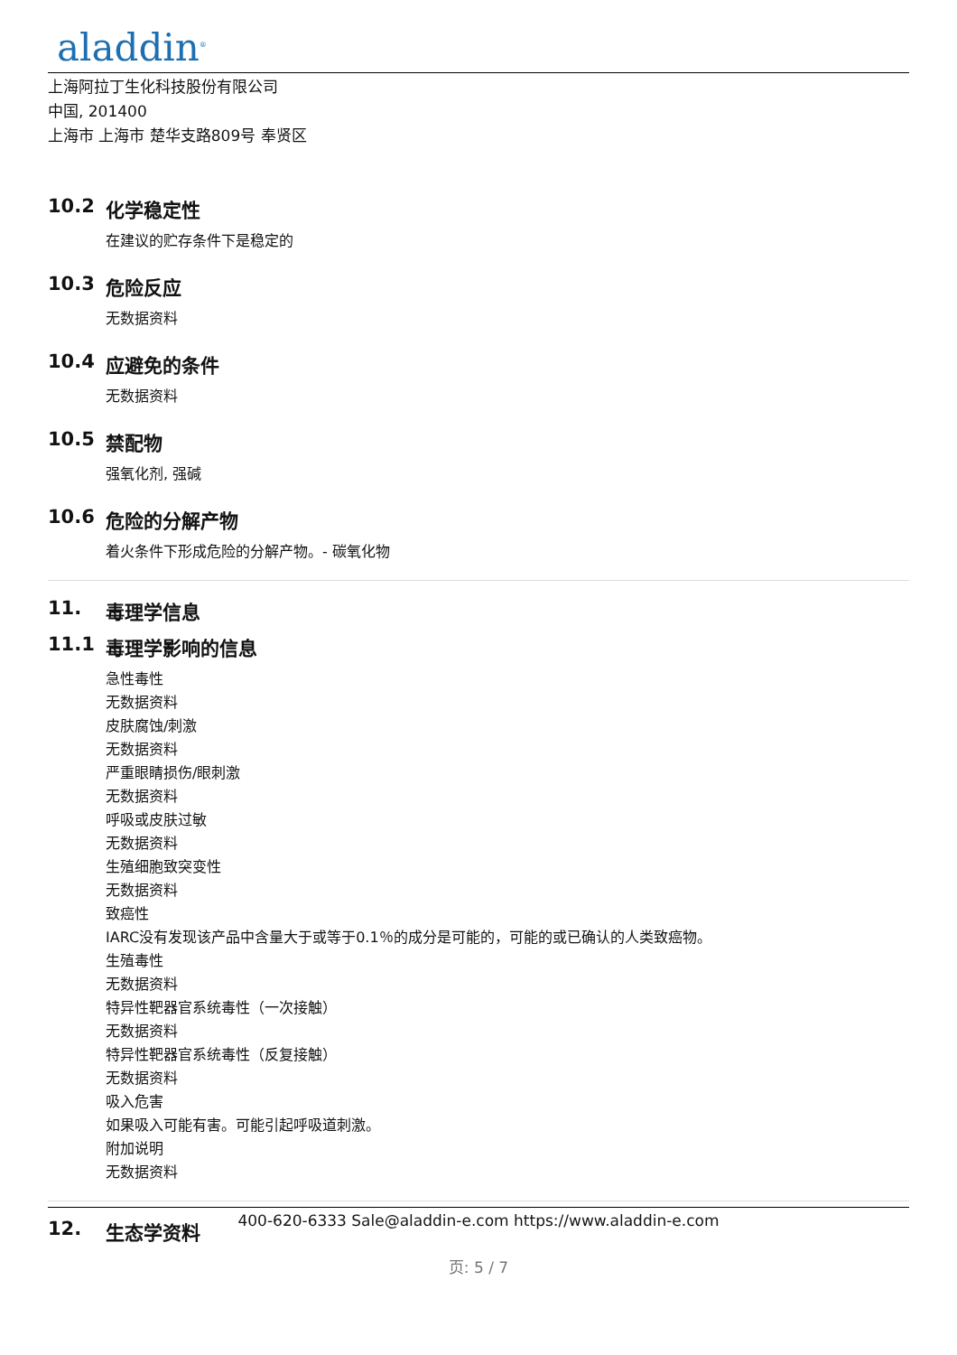aladdin<sup>®</sup>
上海阿拉丁生化科技股份有限公司
中国, 201400
上海市 上海市 楚华支路809号 奉贤区
10.2 化学稳定性
在建议的贮存条件下是稳定的
10.3 危险反应
无数据资料
10.4 应避免的条件
无数据资料
10.5 禁配物
强氧化剂, 强碱
10.6 危险的分解产物
着火条件下形成危险的分解产物。- 碳氧化物
11. 毒理学信息
11.1 毒理学影响的信息
急性毒性
无数据资料
皮肤腐蚀/刺激
无数据资料
严重眼睛损伤/眼刺激
无数据资料
呼吸或皮肤过敏
无数据资料
生殖细胞致突变性
无数据资料
致癌性
IARC没有发现该产品中含量大于或等于0.1％的成分是可能的，可能的或已确认的人类致癌物。
生殖毒性
无数据资料
特异性靶器官系统毒性（一次接触）
无数据资料
特异性靶器官系统毒性（反复接触）
无数据资料
吸入危害
如果吸入可能有害。可能引起呼吸道刺激。
附加说明
无数据资料
12. 生态学资料
400-620-6333 Sale@aladdin-e.com https://www.aladdin-e.com
页: 5 / 7